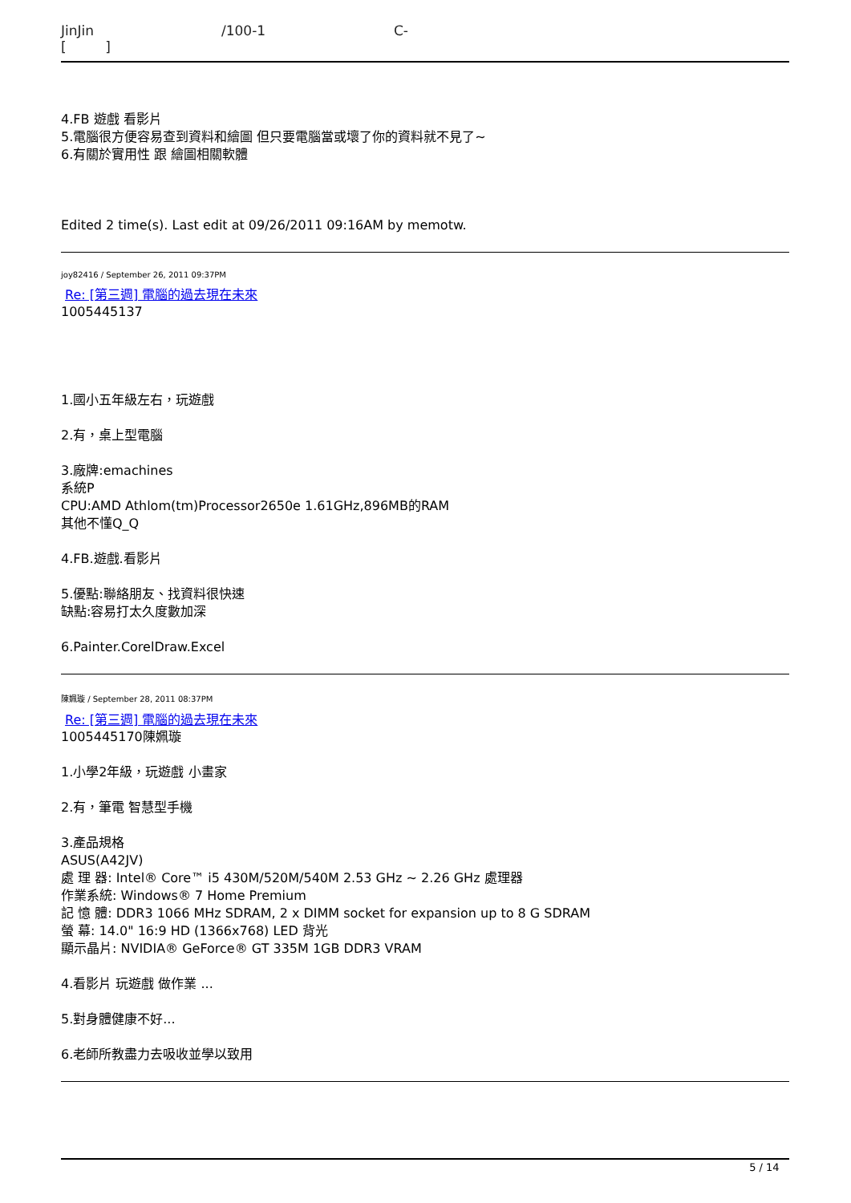JinJin /100-1 C-
[ ]
4.FB 遊戲 看影片
5.電腦很方便容易查到資料和繪圖 但只要電腦當或壞了你的資料就不見了~
6.有關於實用性 跟 繪圖相關軟體
Edited 2 time(s). Last edit at 09/26/2011 09:16AM by memotw.
joy82416 / September 26, 2011 09:37PM
Re: [第三週] 電腦的過去現在未來
1005445137
1.國小五年級左右，玩遊戲
2.有，桌上型電腦
3.廠牌:emachines
系統P
CPU:AMD Athlom(tm)Processor2650e 1.61GHz,896MB的RAM
其他不懂Q_Q
4.FB.遊戲.看影片
5.優點:聯絡朋友、找資料很快速
缺點:容易打太久度數加深
6.Painter.CorelDraw.Excel
陳姵璇 / September 28, 2011 08:37PM
Re: [第三週] 電腦的過去現在未來
1005445170陳姵璇
1.小學2年級，玩遊戲 小畫家
2.有，筆電 智慧型手機
3.產品規格
ASUS(A42JV)
處 理 器: Intel® Core™ i5 430M/520M/540M 2.53 GHz ~ 2.26 GHz 處理器
作業系統: Windows® 7 Home Premium
記 憶 體: DDR3 1066 MHz SDRAM, 2 x DIMM socket for expansion up to 8 G SDRAM
螢 幕: 14.0" 16:9 HD (1366x768) LED 背光
顯示晶片: NVIDIA® GeForce® GT 335M 1GB DDR3 VRAM
4.看影片 玩遊戲 做作業 ...
5.對身體健康不好...
6.老師所教盡力去吸收並學以致用
5 / 14